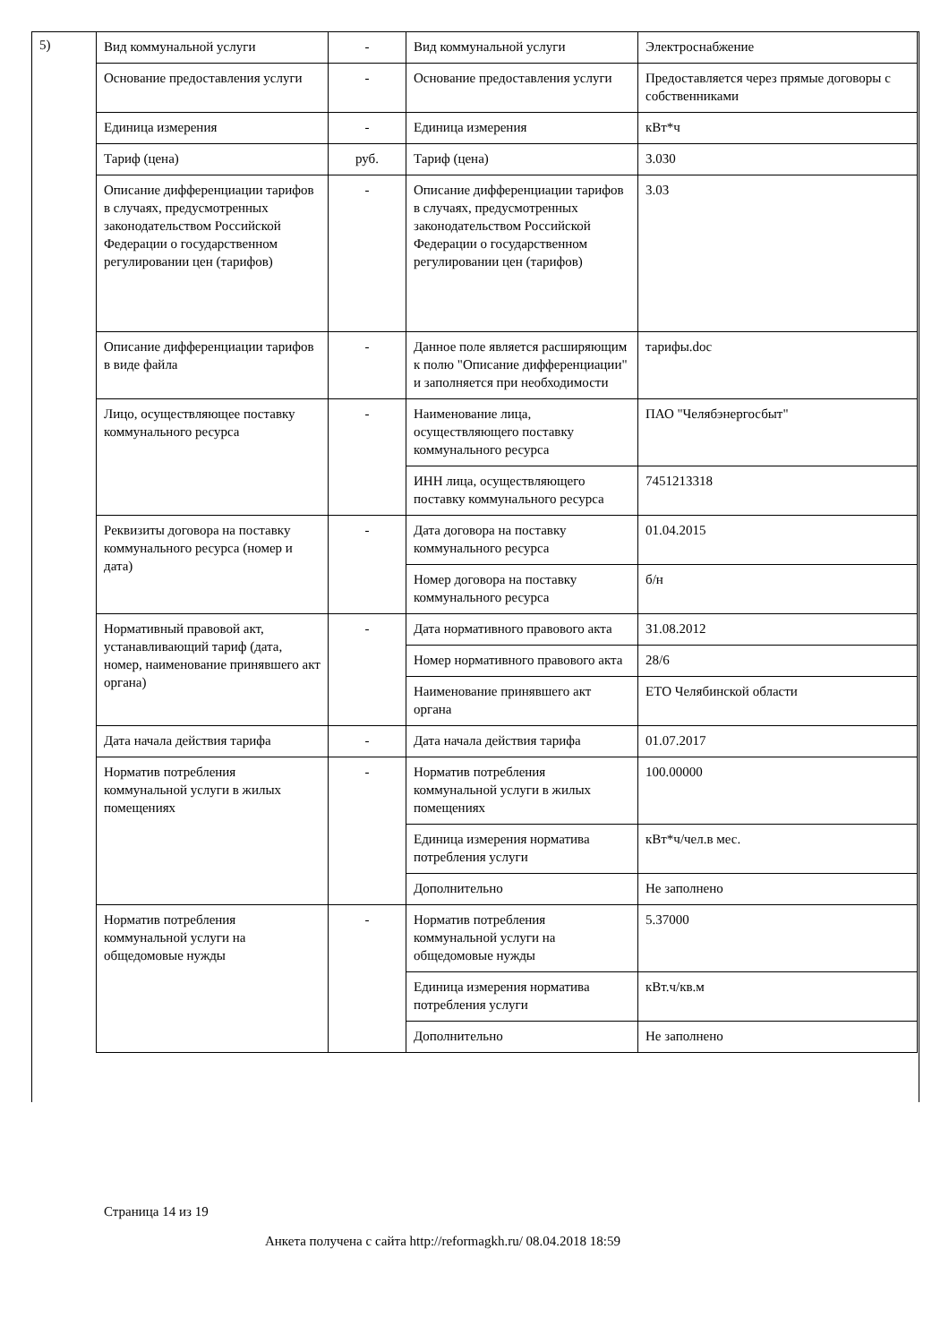5)
| Вид коммунальной услуги | - | Вид коммунальной услуги | Электроснабжение |
| Основание предоставления услуги | - | Основание предоставления услуги | Предоставляется через прямые договоры с собственниками |
| Единица измерения | - | Единица измерения | кВт*ч |
| Тариф (цена) | руб. | Тариф (цена) | 3.030 |
| Описание дифференциации тарифов в случаях, предусмотренных законодательством Российской Федерации о государственном регулировании цен (тарифов) | - | Описание дифференциации тарифов в случаях, предусмотренных законодательством Российской Федерации о государственном регулировании цен (тарифов) | 3.03 |
| Описание дифференциации тарифов в виде файла | - | Данное поле является расширяющим к полю "Описание дифференциации" и заполняется при необходимости | тарифы.doc |
| Лицо, осуществляющее поставку коммунального ресурса | - | Наименование лица, осуществляющего поставку коммунального ресурса | ПАО "Челябэнергосбыт" |
| | | ИНН лица, осуществляющего поставку коммунального ресурса | 7451213318 |
| Реквизиты договора на поставку коммунального ресурса (номер и дата) | - | Дата договора на поставку коммунального ресурса | 01.04.2015 |
| | | Номер договора на поставку коммунального ресурса | б/н |
| Нормативный правовой акт, устанавливающий тариф (дата, номер, наименование принявшего акт органа) | - | Дата нормативного правового акта | 31.08.2012 |
| | | Номер нормативного правового акта | 28/6 |
| | | Наименование принявшего акт органа | ЕТО Челябинской области |
| Дата начала действия тарифа | - | Дата начала действия тарифа | 01.07.2017 |
| Норматив потребления коммунальной услуги в жилых помещениях | - | Норматив потребления коммунальной услуги в жилых помещениях | 100.00000 |
| | | Единица измерения норматива потребления услуги | кВт*ч/чел.в мес. |
| | | Дополнительно | Не заполнено |
| Норматив потребления коммунальной услуги на общедомовые нужды | - | Норматив потребления коммунальной услуги на общедомовые нужды | 5.37000 |
| | | Единица измерения норматива потребления услуги | кВт.ч/кв.м |
| | | Дополнительно | Не заполнено |
Страница 14 из 19
Анкета получена с сайта http://reformagkh.ru/ 08.04.2018 18:59